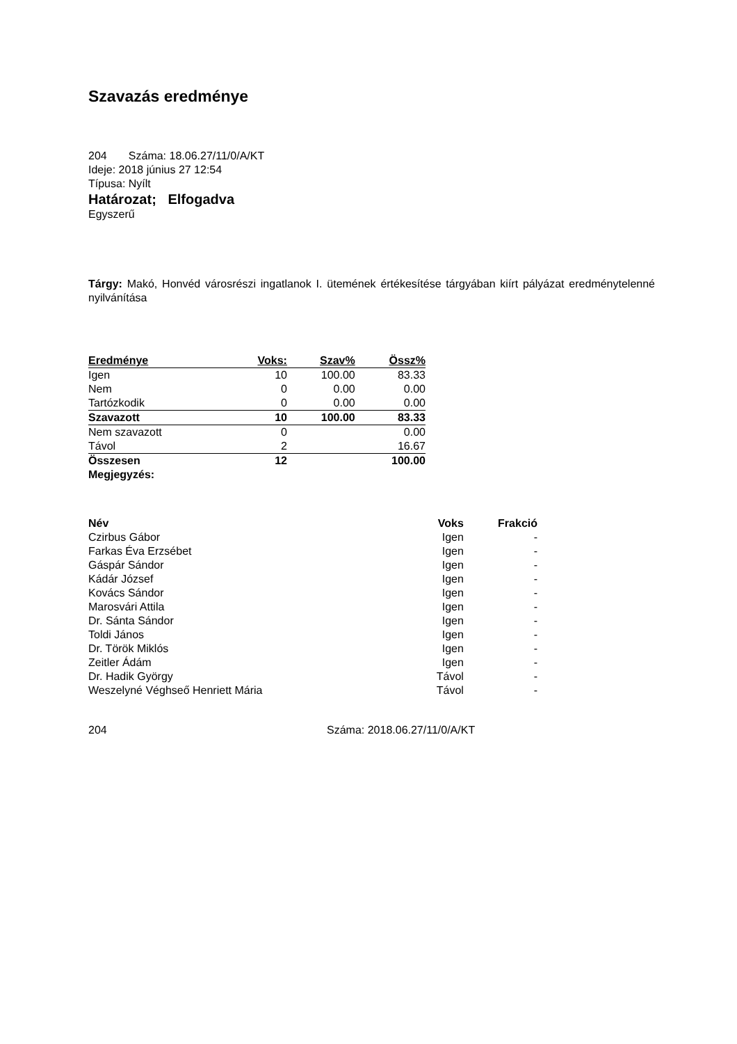Szavazás eredménye
204 Száma: 18.06.27/11/0/A/KT
Ideje: 2018 június 27 12:54
Típusa: Nyílt
Határozat; Elfogadva
Egyszerű
Tárgy: Makó, Honvéd városrészi ingatlanok I. ütemének értékesítése tárgyában kiírt pályázat eredménytelenné nyilvánítása
| Eredménye | Voks: | Szav% | Össz% |
| --- | --- | --- | --- |
| Igen | 10 | 100.00 | 83.33 |
| Nem | 0 | 0.00 | 0.00 |
| Tartózkodik | 0 | 0.00 | 0.00 |
| Szavazott | 10 | 100.00 | 83.33 |
| Nem szavazott | 0 | | 0.00 |
| Távol | 2 | | 16.67 |
| Összesen | 12 | | 100.00 |
| Megjegyzés: | | | |
| Név | Voks | Frakció |
| --- | --- | --- |
| Czirbus Gábor | Igen | - |
| Farkas Éva Erzsébet | Igen | - |
| Gáspár Sándor | Igen | - |
| Kádár József | Igen | - |
| Kovács Sándor | Igen | - |
| Marosvári Attila | Igen | - |
| Dr. Sánta Sándor | Igen | - |
| Toldi János | Igen | - |
| Dr. Török Miklós | Igen | - |
| Zeitler Ádám | Igen | - |
| Dr. Hadik György | Távol | - |
| Weszelyné Véghseő Henriett Mária | Távol | - |
204 Száma: 2018.06.27/11/0/A/KT